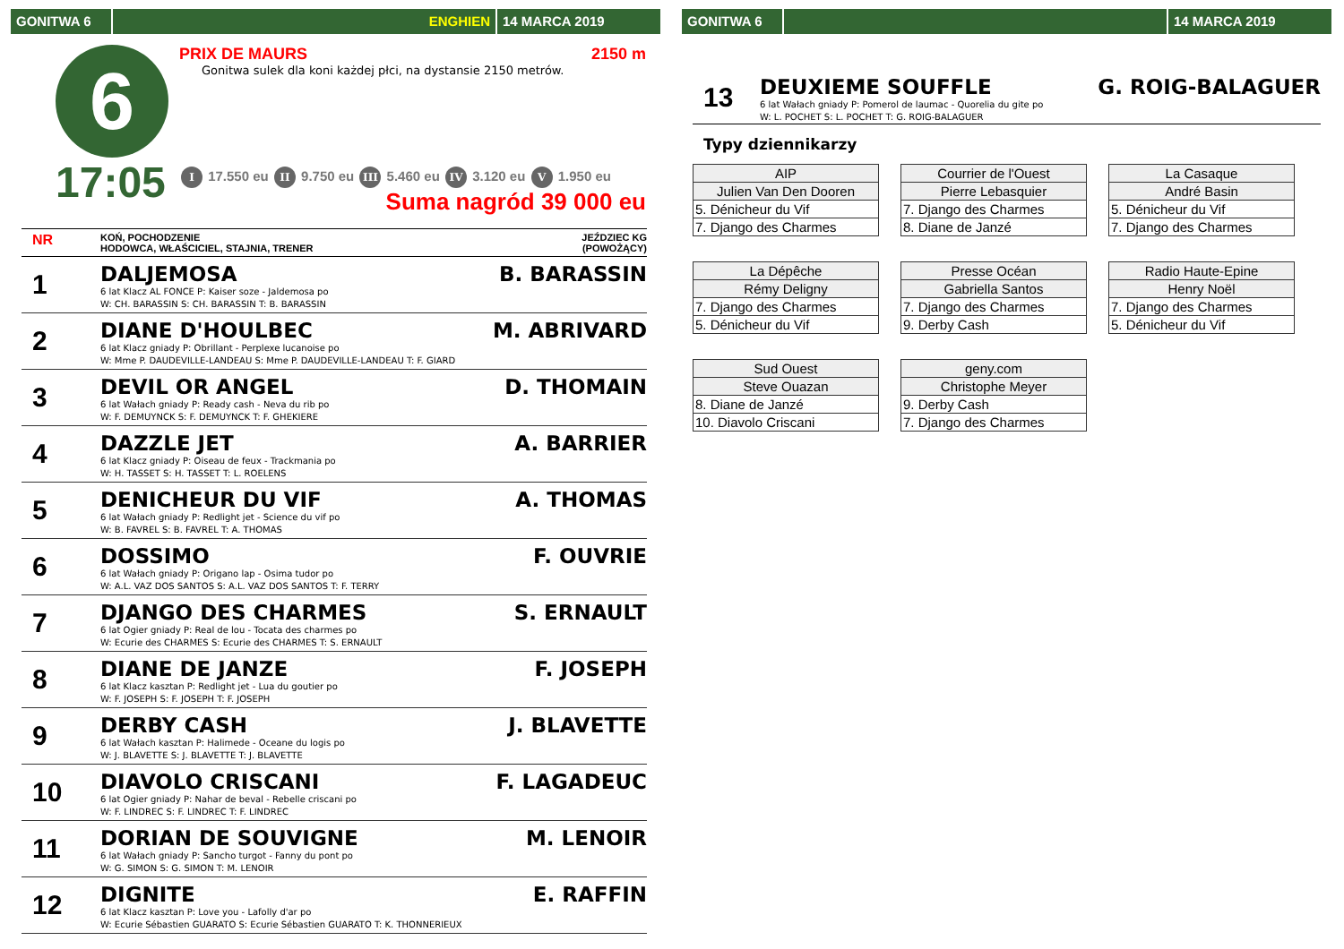GONITWA 6 ENGHIEN 14 MARCA 2019
6
17:05
PRIX DE MAURS 2150 m
Gonitwa sulek dla koni każdej płci, na dystansie 2150 metrów.
I 17.550 eu II 9.750 eu III 5.460 eu IV 3.120 eu V 1.950 eu
Suma nagród 39 000 eu
NR
KOŃ, POCHODZENIE
HODOWCA, WŁAŚCICIEL, STAJNIA, TRENER
JEŹDZIEC KG
(POWOŻĄCY)
1
DALJEMOSA
6 lat Klacz AL FONCE P: Kaiser soze - Jaldemosa po
W: CH. BARASSIN S: CH. BARASSIN T: B. BARASSIN
B. BARASSIN
2
DIANE D'HOULBEC
6 lat Klacz gniady P: Obrillant - Perplexe lucanoise po
W: Mme P. DAUDEVILLE-LANDEAU S: Mme P. DAUDEVILLE-LANDEAU T: F. GIARD
M. ABRIVARD
3
DEVIL OR ANGEL
6 lat Wałach gniady P: Ready cash - Neva du rib po
W: F. DEMUYNCK S: F. DEMUYNCK T: F. GHEKIERE
D. THOMAIN
4
DAZZLE JET
6 lat Klacz gniady P: Oiseau de feux - Trackmania po
W: H. TASSET S: H. TASSET T: L. ROELENS
A. BARRIER
5
DENICHEUR DU VIF
6 lat Wałach gniady P: Redlight jet - Science du vif po
W: B. FAVREL S: B. FAVREL T: A. THOMAS
A. THOMAS
6
DOSSIMO
6 lat Wałach gniady P: Origano lap - Osima tudor po
W: A.L. VAZ DOS SANTOS S: A.L. VAZ DOS SANTOS T: F. TERRY
F. OUVRIE
7
DJANGO DES CHARMES
6 lat Ogier gniady P: Real de lou - Tocata des charmes po
W: Ecurie des CHARMES S: Ecurie des CHARMES T: S. ERNAULT
S. ERNAULT
8
DIANE DE JANZE
6 lat Klacz kasztan P: Redlight jet - Lua du goutier po
W: F. JOSEPH S: F. JOSEPH T: F. JOSEPH
F. JOSEPH
9
DERBY CASH
6 lat Wałach kasztan P: Halimede - Oceane du logis po
W: J. BLAVETTE S: J. BLAVETTE T: J. BLAVETTE
J. BLAVETTE
10
DIAVOLO CRISCANI
6 lat Ogier gniady P: Nahar de beval - Rebelle criscani po
W: F. LINDREC S: F. LINDREC T: F. LINDREC
F. LAGADEUC
11
DORIAN DE SOUVIGNE
6 lat Wałach gniady P: Sancho turgot - Fanny du pont po
W: G. SIMON S: G. SIMON T: M. LENOIR
M. LENOIR
12
DIGNITE
6 lat Klacz kasztan P: Love you - Lafolly d'ar po
W: Ecurie Sébastien GUARATO S: Ecurie Sébastien GUARATO T: K. THONNERIEUX
E. RAFFIN
GONITWA 6 14 MARCA 2019
13
DEUXIEME SOUFFLE
6 lat Wałach gniady P: Pomerol de laumac - Quorelia du gite po
W: L. POCHET S: L. POCHET T: G. ROIG-BALAGUER
G. ROIG-BALAGUER
Typy dziennikarzy
| AIP |
| Julien Van Den Dooren |
| 5. Dénicheur du Vif |
| 7. Django des Charmes |
| Courrier de l'Ouest |
| Pierre Lebasquier |
| 7. Django des Charmes |
| 8. Diane de Janzé |
| La Casaque |
| André Basin |
| 5. Dénicheur du Vif |
| 7. Django des Charmes |
| La Dépêche |
| Rémy Deligny |
| 7. Django des Charmes |
| 5. Dénicheur du Vif |
| Presse Océan |
| Gabriella Santos |
| 7. Django des Charmes |
| 9. Derby Cash |
| Radio Haute-Epine |
| Henry Noël |
| 7. Django des Charmes |
| 5. Dénicheur du Vif |
| Sud Ouest |
| Steve Ouazan |
| 8. Diane de Janzé |
| 10. Diavolo Criscani |
| geny.com |
| Christophe Meyer |
| 9. Derby Cash |
| 7. Django des Charmes |